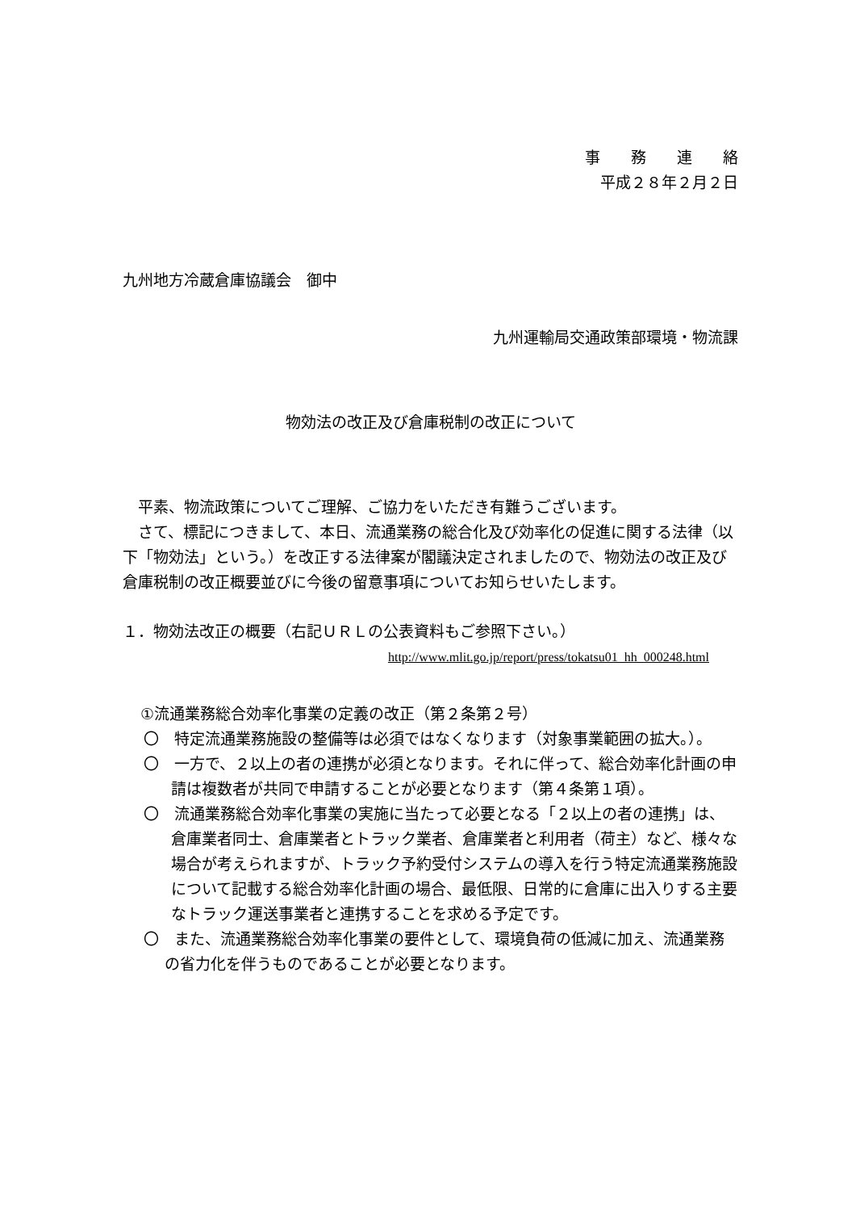事　　務　　連　　絡
平成２８年２月２日
九州地方冷蔵倉庫協議会　御中
九州運輸局交通政策部環境・物流課
物効法の改正及び倉庫税制の改正について
　平素、物流政策についてご理解、ご協力をいただき有難うございます。
　さて、標記につきまして、本日、流通業務の総合化及び効率化の促進に関する法律（以下「物効法」という。）を改正する法律案が閣議決定されましたので、物効法の改正及び倉庫税制の改正概要並びに今後の留意事項についてお知らせいたします。
１．物効法改正の概要（右記ＵＲＬの公表資料もご参照下さい。）
http://www.mlit.go.jp/report/press/tokatsu01_hh_000248.html
①流通業務総合効率化事業の定義の改正（第２条第２号）
〇　特定流通業務施設の整備等は必須ではなくなります（対象事業範囲の拡大。）。
〇　一方で、２以上の者の連携が必須となります。それに伴って、総合効率化計画の申請は複数者が共同で申請することが必要となります（第４条第１項）。
〇　流通業務総合効率化事業の実施に当たって必要となる「２以上の者の連携」は、倉庫業者同士、倉庫業者とトラック業者、倉庫業者と利用者（荷主）など、様々な場合が考えられますが、トラック予約受付システムの導入を行う特定流通業務施設について記載する総合効率化計画の場合、最低限、日常的に倉庫に出入りする主要なトラック運送事業者と連携することを求める予定です。
〇　また、流通業務総合効率化事業の要件として、環境負荷の低減に加え、流通業務の省力化を伴うものであることが必要となります。